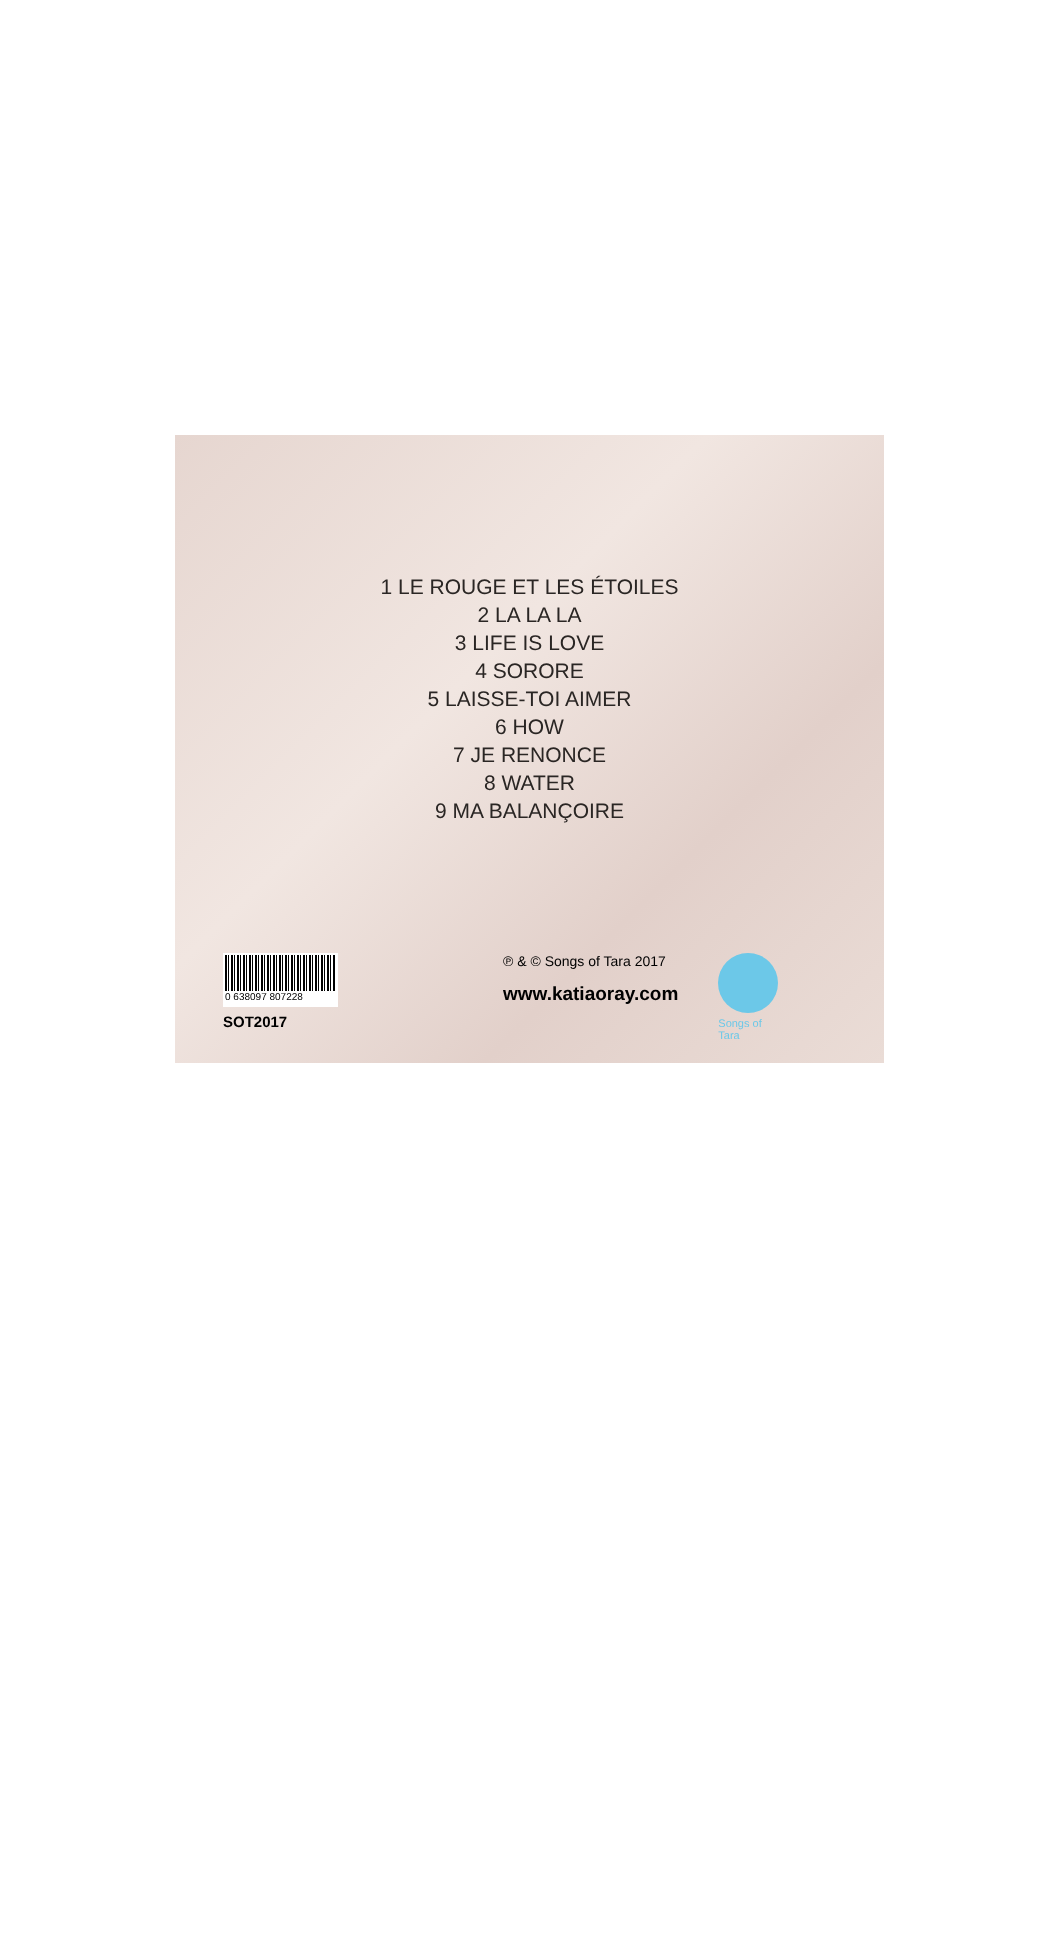1 LE ROUGE ET LES ÉTOILES
2 LA LA LA
3 LIFE IS LOVE
4 SORORE
5 LAISSE-TOI AIMER
6 HOW
7 JE RENONCE
8 WATER
9 MA BALANÇOIRE
0 638097 807228
SOT2017
℗ & © Songs of Tara 2017
www.katiaoray.com
Songs of Tara